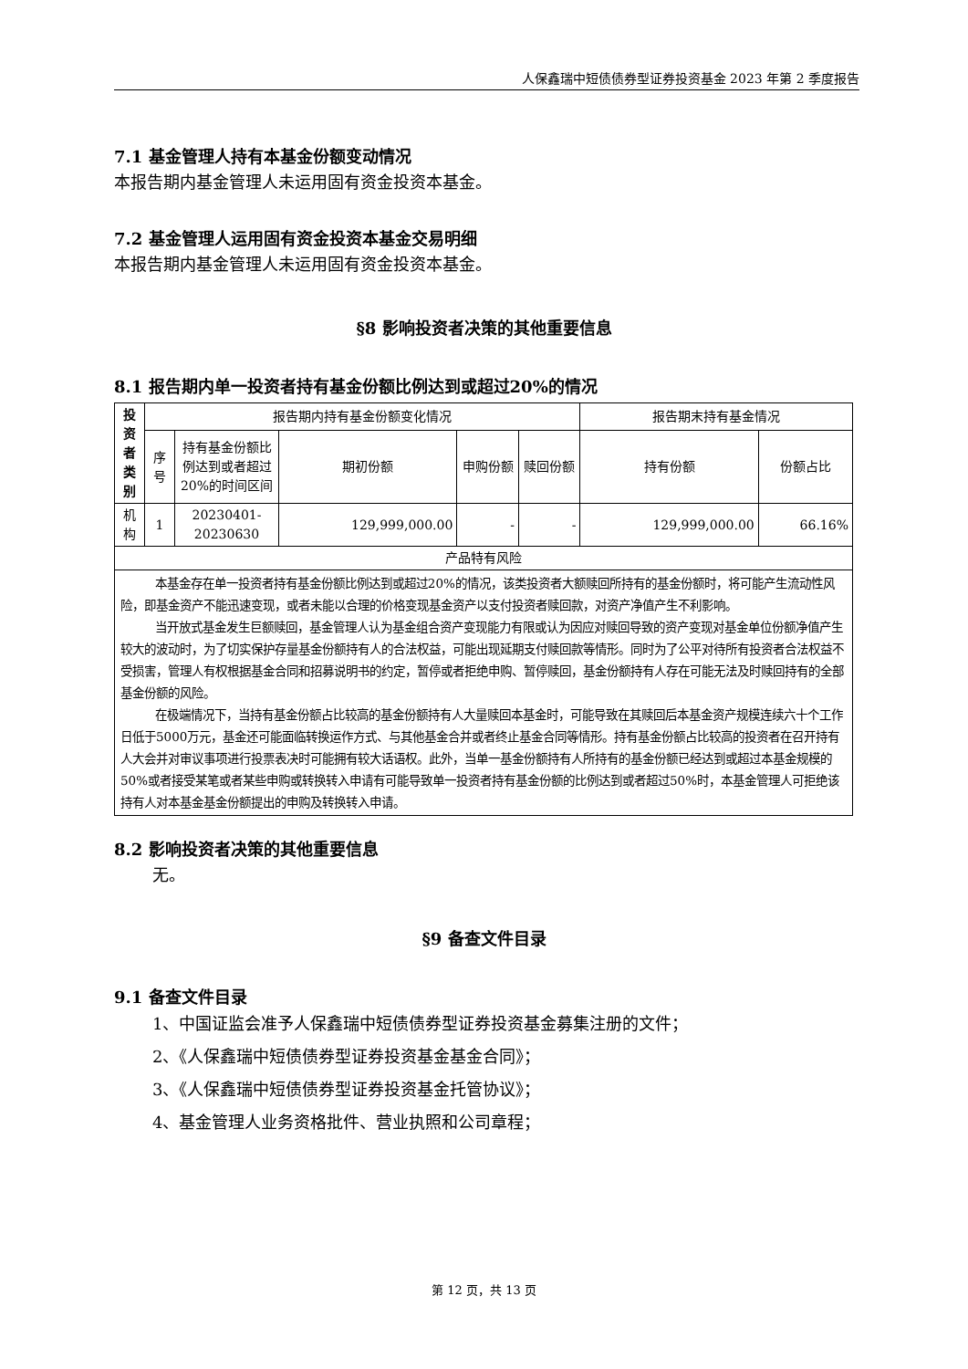人保鑫瑞中短债债券型证券投资基金 2023 年第 2 季度报告
7.1 基金管理人持有本基金份额变动情况
本报告期内基金管理人未运用固有资金投资本基金。
7.2 基金管理人运用固有资金投资本基金交易明细
本报告期内基金管理人未运用固有资金投资本基金。
§8 影响投资者决策的其他重要信息
8.1 报告期内单一投资者持有基金份额比例达到或超过20%的情况
| 投资者类别 | 报告期内持有基金份额变化情况 | | | | | 报告期末持有基金情况 | |
| --- | --- | --- | --- | --- | --- | --- | --- |
| | 序号 | 持有基金份额比例达到或者超过20%的时间区间 | 期初份额 | 申购份额 | 赎回份额 | 持有份额 | 份额占比 |
| 机构 | 1 | 20230401-20230630 | 129,999,000.00 | - | - | 129,999,000.00 | 66.16% |
| 产品特有风险 | | | | | | | |
| 本基金存在单一投资者持有基金份额比例达到或超过20%的情况，该类投资者大额赎回所持有的基金份额时，将可能产生流动性风险，即基金资产不能迅速变现，或者未能以合理的价格变现基金资产以支付投资者赎回款，对资产净值产生不利影响。 当开放式基金发生巨额赎回，基金管理人认为基金组合资产变现能力有限或认为因应对赎回导致的资产变现对基金单位份额净值产生较大的波动时，为了切实保护存量基金份额持有人的合法权益，可能出现延期支付赎回款等情形。同时为了公平对待所有投资者合法权益不受损害，管理人有权根据基金合同和招募说明书的约定，暂停或者拒绝申购、暂停赎回，基金份额持有人存在可能无法及时赎回持有的全部基金份额的风险。 在极端情况下，当持有基金份额占比较高的基金份额持有人大量赎回本基金时，可能导致在其赎回后本基金资产规模连续六十个工作日低于5000万元，基金还可能面临转换运作方式、与其他基金合并或者终止基金合同等情形。持有基金份额占比较高的投资者在召开持有人大会并对审议事项进行投票表决时可能拥有较大话语权。此外，当单一基金份额持有人所持有的基金份额已经达到或超过本基金规模的50%或者接受某笔或者某些申购或转换转入申请有可能导致单一投资者持有基金份额的比例达到或者超过50%时，本基金管理人可拒绝该持有人对本基金基金份额提出的申购及转换转入申请。 | | | | | | | |
8.2 影响投资者决策的其他重要信息
无。
§9 备查文件目录
9.1 备查文件目录
1、中国证监会准予人保鑫瑞中短债债券型证券投资基金募集注册的文件；
2、《人保鑫瑞中短债债券型证券投资基金基金合同》；
3、《人保鑫瑞中短债债券型证券投资基金托管协议》；
4、基金管理人业务资格批件、营业执照和公司章程；
第 12 页，共 13 页